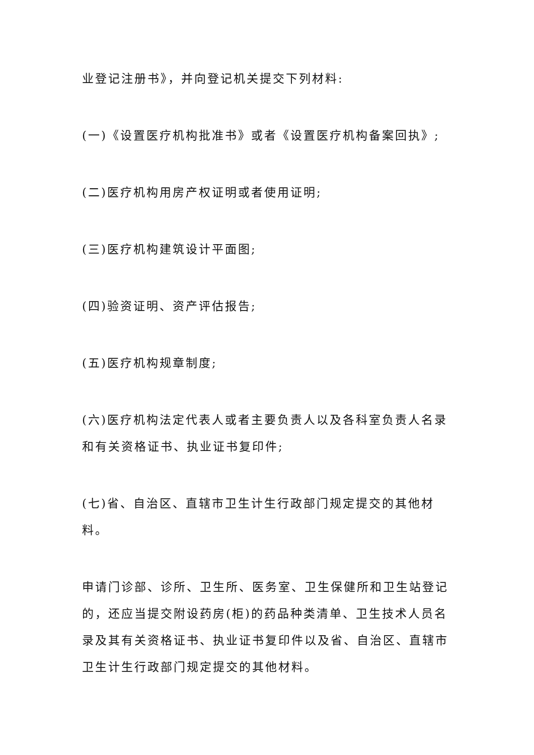业登记注册书》，并向登记机关提交下列材料:
(一)《设置医疗机构批准书》或者《设置医疗机构备案回执》;
(二)医疗机构用房产权证明或者使用证明;
(三)医疗机构建筑设计平面图;
(四)验资证明、资产评估报告;
(五)医疗机构规章制度;
(六)医疗机构法定代表人或者主要负责人以及各科室负责人名录和有关资格证书、执业证书复印件;
(七)省、自治区、直辖市卫生计生行政部门规定提交的其他材料。
申请门诊部、诊所、卫生所、医务室、卫生保健所和卫生站登记的，还应当提交附设药房(柜)的药品种类清单、卫生技术人员名录及其有关资格证书、执业证书复印件以及省、自治区、直辖市卫生计生行政部门规定提交的其他材料。